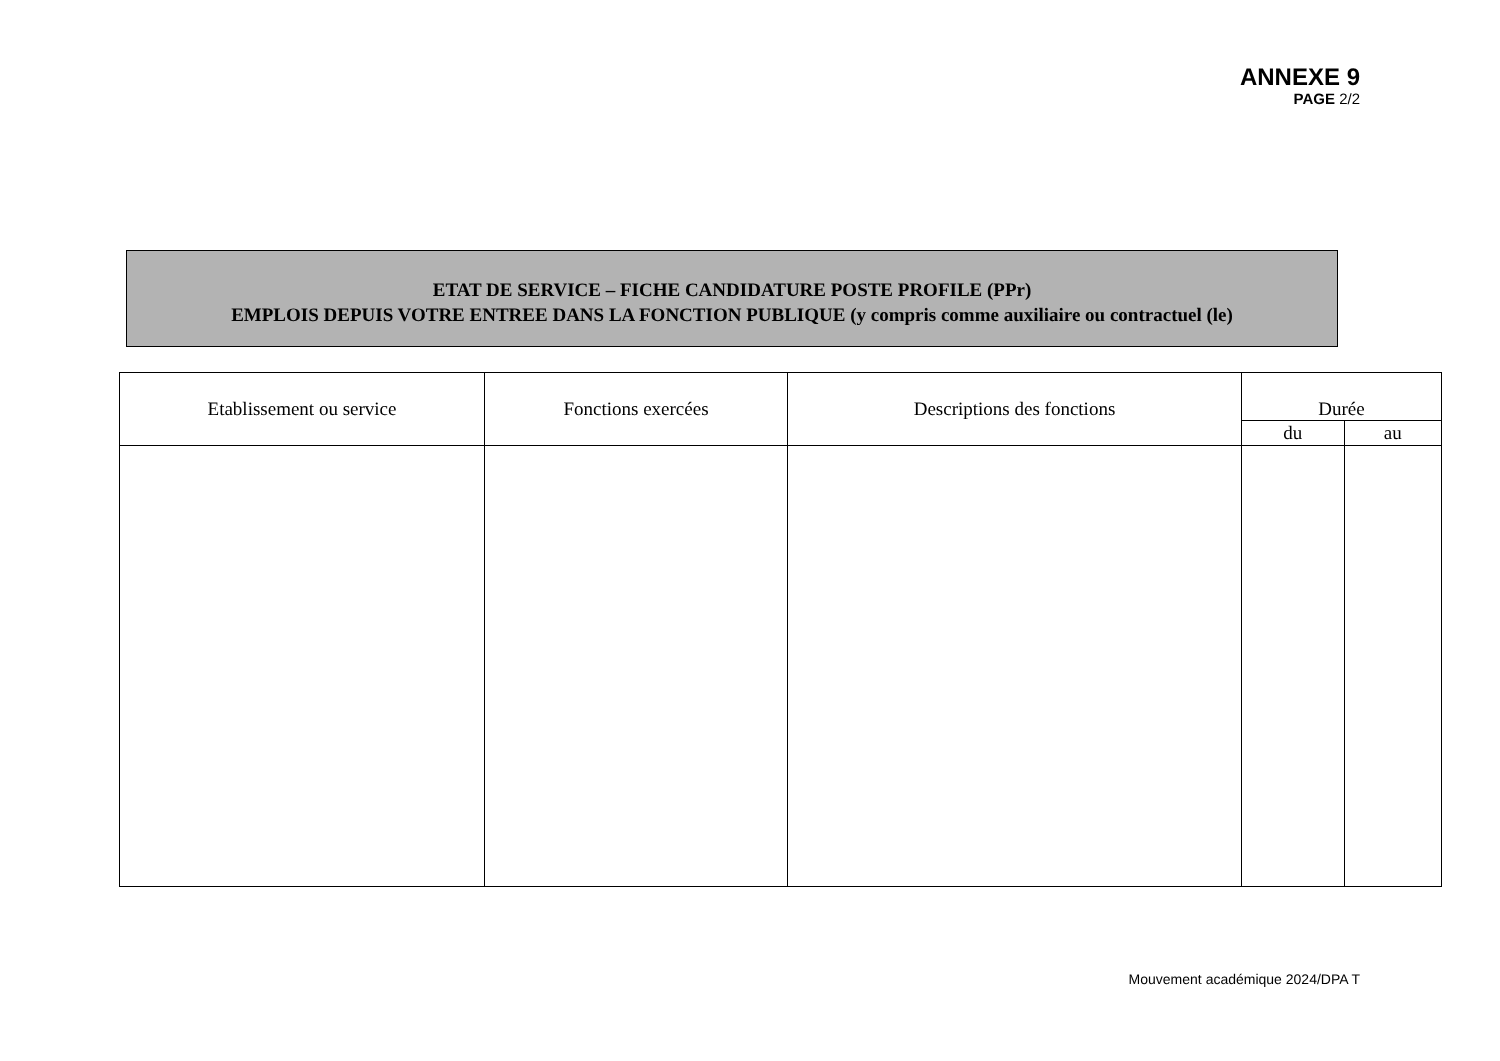ANNEXE 9
PAGE 2/2
ETAT DE SERVICE – FICHE CANDIDATURE POSTE PROFILE (PPr)
EMPLOIS DEPUIS VOTRE ENTREE DANS LA FONCTION PUBLIQUE (y compris comme auxiliaire ou contractuel (le)
| Etablissement ou service | Fonctions exercées | Descriptions des fonctions | Durée | |
| --- | --- | --- | --- | --- |
| | | | du | au |
Mouvement académique 2024/DPA T